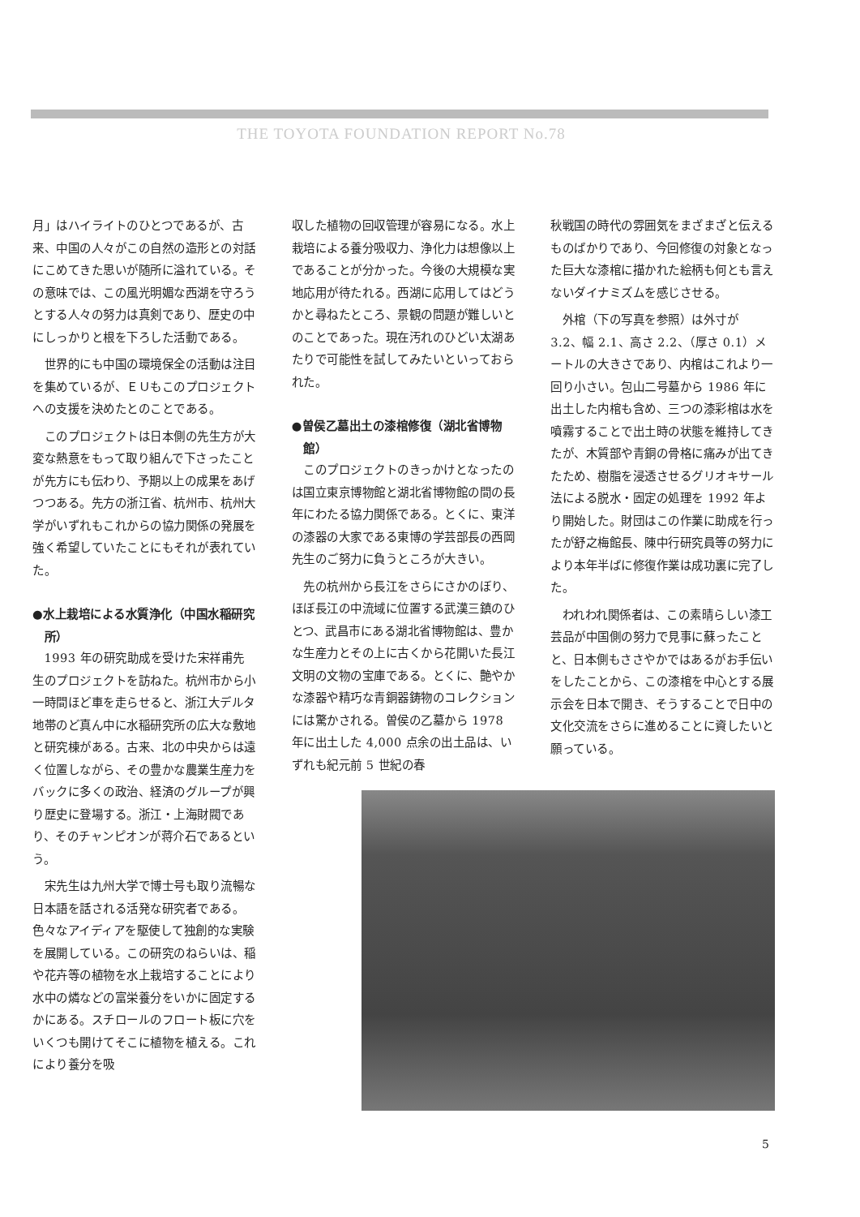THE TOYOTA FOUNDATION REPORT No.78
月」はハイライトのひとつであるが、古来、中国の人々がこの自然の造形との対話にこめてきた思いが随所に溢れている。その意味では、この風光明媚な西湖を守ろうとする人々の努力は真剣であり、歴史の中にしっかりと根を下ろした活動である。
世界的にも中国の環境保全の活動は注目を集めているが、ＥＵもこのプロジェクトへの支援を決めたとのことである。
このプロジェクトは日本側の先生方が大変な熱意をもって取り組んで下さったことが先方にも伝わり、予期以上の成果をあげつつある。先方の浙江省、杭州市、杭州大学がいずれもこれからの協力関係の発展を強く希望していたことにもそれが表れていた。
●水上栽培による水質浄化（中国水稲研究所）
1993 年の研究助成を受けた宋祥甫先生のプロジェクトを訪ねた。杭州市から小一時間ほど車を走らせると、浙江大デルタ地帯のど真ん中に水稲研究所の広大な敷地と研究棟がある。古来、北の中央からは遠く位置しながら、その豊かな農業生産力をバックに多くの政治、経済のグループが興り歴史に登場する。浙江・上海財閥であり、そのチャンピオンが蒋介石であるという。
宋先生は九州大学で博士号も取り流暢な日本語を話される活発な研究者である。色々なアイディアを駆使して独創的な実験を展開している。この研究のねらいは、稲や花卉等の植物を水上栽培することにより水中の燐などの富栄養分をいかに固定するかにある。スチロールのフロート板に穴をいくつも開けてそこに植物を植える。これにより養分を吸
収した植物の回収管理が容易になる。水上栽培による養分吸収力、浄化力は想像以上であることが分かった。今後の大規模な実地応用が待たれる。西湖に応用してはどうかと尋ねたところ、景観の問題が難しいとのことであった。現在汚れのひどい太湖あたりで可能性を試してみたいといっておられた。
●曽侯乙墓出土の漆棺修復（湖北省博物館）
このプロジェクトのきっかけとなったのは国立東京博物館と湖北省博物館の間の長年にわたる協力関係である。とくに、東洋の漆器の大家である東博の学芸部長の西岡先生のご努力に負うところが大きい。
先の杭州から長江をさらにさかのぼり、ほぼ長江の中流域に位置する武漢三鎮のひとつ、武昌市にある湖北省博物館は、豊かな生産力とその上に古くから花開いた長江文明の文物の宝庫である。とくに、艶やかな漆器や精巧な青銅器鋳物のコレクションには驚かされる。曽侯の乙墓から 1978 年に出土した 4,000 点余の出土品は、いずれも紀元前 5 世紀の春
秋戦国の時代の雰囲気をまざまざと伝えるものばかりであり、今回修復の対象となった巨大な漆棺に描かれた絵柄も何とも言えないダイナミズムを感じさせる。
外棺（下の写真を参照）は外寸が 3.2、幅 2.1、高さ 2.2、（厚さ 0.1）メートルの大きさであり、内棺はこれより一回り小さい。包山二号墓から 1986 年に出土した内棺も含め、三つの漆彩棺は水を噴霧することで出土時の状態を維持してきたが、木質部や青銅の骨格に痛みが出てきたため、樹脂を浸透させるグリオキサール法による脱水・固定の処理を 1992 年より開始した。財団はこの作業に助成を行ったが舒之梅館長、陳中行研究員等の努力により本年半ばに修復作業は成功裏に完了した。
われわれ関係者は、この素晴らしい漆工芸品が中国側の努力で見事に蘇ったことと、日本側もささやかではあるがお手伝いをしたことから、この漆棺を中心とする展示会を日本で開き、そうすることで日中の文化交流をさらに進めることに資したいと願っている。
5